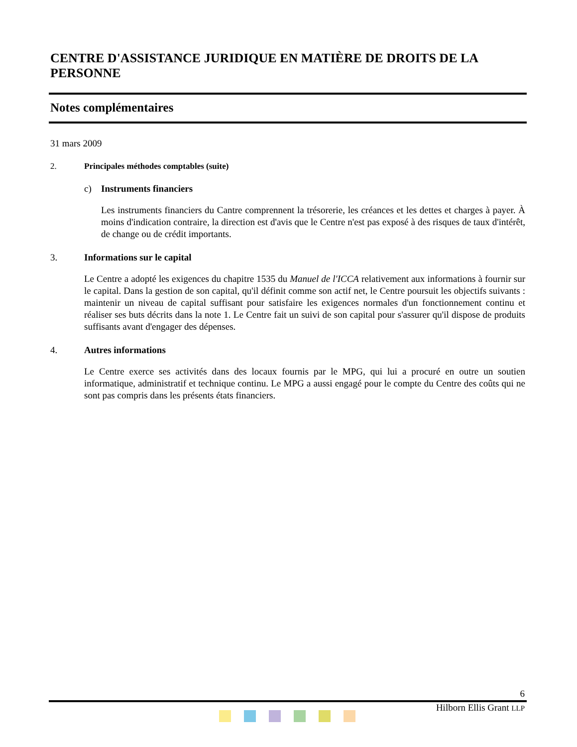CENTRE D'ASSISTANCE JURIDIQUE EN MATIÈRE DE DROITS DE LA PERSONNE
Notes complémentaires
31 mars 2009
2. Principales méthodes comptables (suite)
c) Instruments financiers
Les instruments financiers du Cantre comprennent la trésorerie, les créances et les dettes et charges à payer. À moins d'indication contraire, la direction est d'avis que le Centre n'est pas exposé à des risques de taux d'intérêt, de change ou de crédit importants.
3. Informations sur le capital
Le Centre a adopté les exigences du chapitre 1535 du Manuel de l'ICCA relativement aux informations à fournir sur le capital. Dans la gestion de son capital, qu'il définit comme son actif net, le Centre poursuit les objectifs suivants : maintenir un niveau de capital suffisant pour satisfaire les exigences normales d'un fonctionnement continu et réaliser ses buts décrits dans la note 1. Le Centre fait un suivi de son capital pour s'assurer qu'il dispose de produits suffisants avant d'engager des dépenses.
4. Autres informations
Le Centre exerce ses activités dans des locaux fournis par le MPG, qui lui a procuré en outre un soutien informatique, administratif et technique continu. Le MPG a aussi engagé pour le compte du Centre des coûts qui ne sont pas compris dans les présents états financiers.
6
Hilborn Ellis Grant LLP